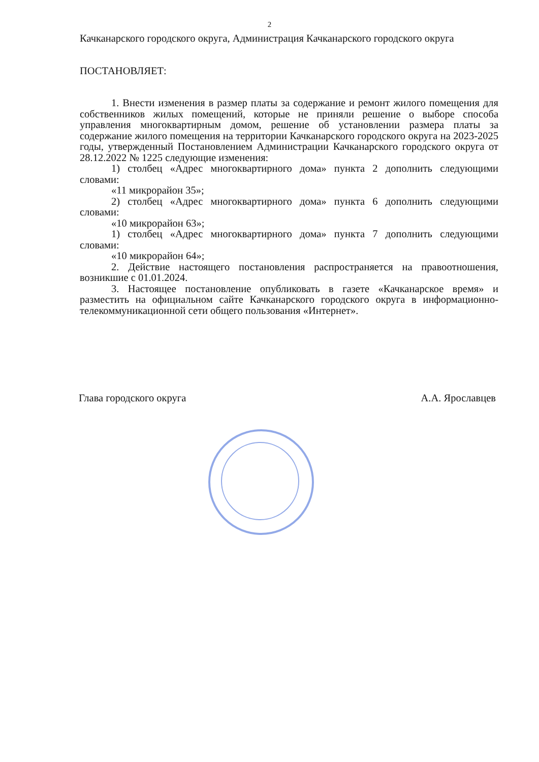2
Качканарского городского округа, Администрация Качканарского городского округа
ПОСТАНОВЛЯЕТ:
1. Внести изменения в размер платы за содержание и ремонт жилого помещения для собственников жилых помещений, которые не приняли решение о выборе способа управления многоквартирным домом, решение об установлении размера платы за содержание жилого помещения на территории Качканарского городского округа на 2023-2025 годы, утвержденный Постановлением Администрации Качканарского городского округа от 28.12.2022 № 1225 следующие изменения:
1) столбец «Адрес многоквартирного дома» пункта 2 дополнить следующими словами:
«11 микрорайон 35»;
2) столбец «Адрес многоквартирного дома» пункта 6 дополнить следующими словами:
«10 микрорайон 63»;
1) столбец «Адрес многоквартирного дома» пункта 7 дополнить следующими словами:
«10 микрорайон 64»;
2. Действие настоящего постановления распространяется на правоотношения, возникшие с 01.01.2024.
3. Настоящее постановление опубликовать в газете «Качканарское время» и разместить на официальном сайте Качканарского городского округа в информационно-телекоммуникационной сети общего пользования «Интернет».
Глава городского округа А.А. Ярославцев